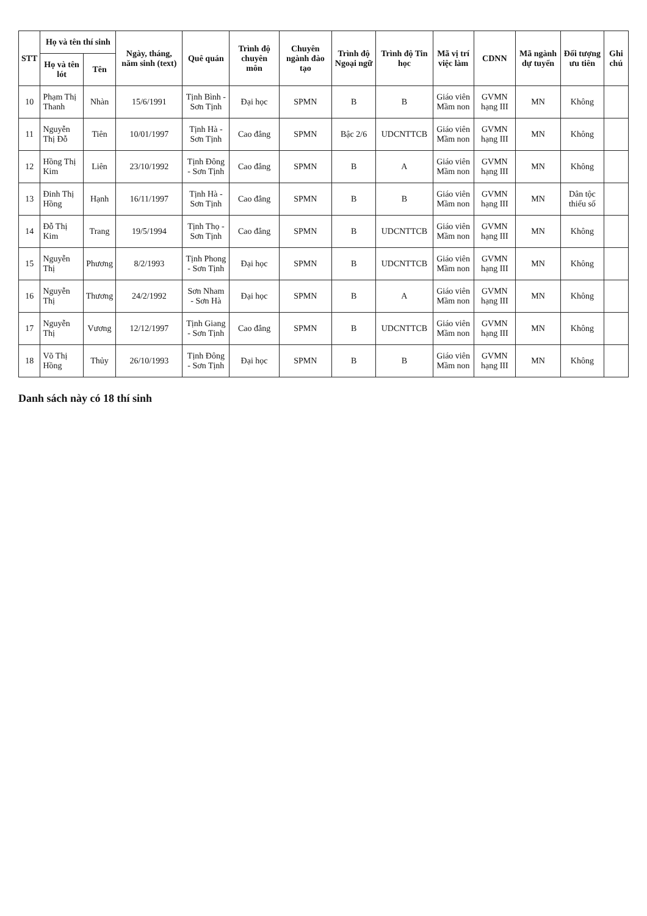| STT | Họ và tên thí sinh | | Ngày, tháng, năm sinh (text) | Quê quán | Trình độ chuyên môn | Chuyên ngành đào tạo | Trình độ Ngoại ngữ | Trình độ Tin học | Mã vị trí việc làm | CDNN | Mã ngành dự tuyển | Đối tượng ưu tiên | Ghi chú |
| --- | --- | --- | --- | --- | --- | --- | --- | --- | --- | --- | --- | --- | --- |
| | Họ và tên lót | Tên | | | | | | | | | | | |
| 10 | Phạm Thị Thanh | Nhàn | 15/6/1991 | Tịnh Bình - Sơn Tịnh | Đại học | SPMN | B | B | Giáo viên Mầm non | GVMN hạng III | MN | Không | |
| 11 | Nguyễn Thị Đỗ | Tiên | 10/01/1997 | Tịnh Hà - Sơn Tịnh | Cao đẳng | SPMN | Bậc 2/6 | UDCNTTCB | Giáo viên Mầm non | GVMN hạng III | MN | Không | |
| 12 | Hồng Thị Kim | Liên | 23/10/1992 | Tịnh Đông - Sơn Tịnh | Cao đẳng | SPMN | B | A | Giáo viên Mầm non | GVMN hạng III | MN | Không | |
| 13 | Đinh Thị Hồng | Hạnh | 16/11/1997 | Tịnh Hà - Sơn Tịnh | Cao đẳng | SPMN | B | B | Giáo viên Mầm non | GVMN hạng III | MN | Dân tộc thiểu số | |
| 14 | Đỗ Thị Kim | Trang | 19/5/1994 | Tịnh Thọ - Sơn Tịnh | Cao đẳng | SPMN | B | UDCNTTCB | Giáo viên Mầm non | GVMN hạng III | MN | Không | |
| 15 | Nguyễn Thị | Phương | 8/2/1993 | Tịnh Phong - Sơn Tịnh | Đại học | SPMN | B | UDCNTTCB | Giáo viên Mầm non | GVMN hạng III | MN | Không | |
| 16 | Nguyễn Thị | Thương | 24/2/1992 | Sơn Nham - Sơn Hà | Đại học | SPMN | B | A | Giáo viên Mầm non | GVMN hạng III | MN | Không | |
| 17 | Nguyễn Thị | Vương | 12/12/1997 | Tịnh Giang - Sơn Tịnh | Cao đẳng | SPMN | B | UDCNTTCB | Giáo viên Mầm non | GVMN hạng III | MN | Không | |
| 18 | Võ Thị Hồng | Thủy | 26/10/1993 | Tịnh Đông - Sơn Tịnh | Đại học | SPMN | B | B | Giáo viên Mầm non | GVMN hạng III | MN | Không | |
Danh sách này có 18 thí sinh